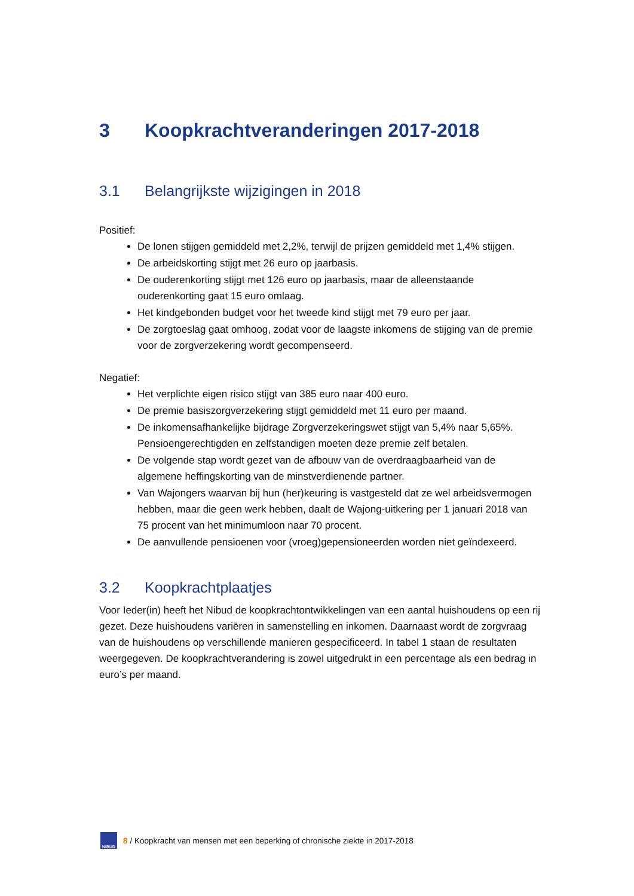3 Koopkrachtveranderingen 2017-2018
3.1 Belangrijkste wijzigingen in 2018
Positief:
De lonen stijgen gemiddeld met 2,2%, terwijl de prijzen gemiddeld met 1,4% stijgen.
De arbeidskorting stijgt met 26 euro op jaarbasis.
De ouderenkorting stijgt met 126 euro op jaarbasis, maar de alleenstaande ouderenkorting gaat 15 euro omlaag.
Het kindgebonden budget voor het tweede kind stijgt met 79 euro per jaar.
De zorgtoeslag gaat omhoog, zodat voor de laagste inkomens de stijging van de premie voor de zorgverzekering wordt gecompenseerd.
Negatief:
Het verplichte eigen risico stijgt van 385 euro naar 400 euro.
De premie basiszorgverzekering stijgt gemiddeld met 11 euro per maand.
De inkomensafhankelijke bijdrage Zorgverzekeringswet stijgt van 5,4% naar 5,65%. Pensioengerechtigden en zelfstandigen moeten deze premie zelf betalen.
De volgende stap wordt gezet van de afbouw van de overdraagbaarheid van de algemene heffingskorting van de minstverdienende partner.
Van Wajongers waarvan bij hun (her)keuring is vastgesteld dat ze wel arbeidsvermogen hebben, maar die geen werk hebben, daalt de Wajong-uitkering per 1 januari 2018 van 75 procent van het minimumloon naar 70 procent.
De aanvullende pensioenen voor (vroeg)gepensioneerden worden niet geïndexeerd.
3.2 Koopkrachtplaatjes
Voor Ieder(in) heeft het Nibud de koopkrachtontwikkelingen van een aantal huishoudens op een rij gezet. Deze huishoudens variëren in samenstelling en inkomen. Daarnaast wordt de zorgvraag van de huishoudens op verschillende manieren gespecificeerd. In tabel 1 staan de resultaten weergegeven. De koopkrachtverandering is zowel uitgedrukt in een percentage als een bedrag in euro’s per maand.
NIBUD
8 / Koopkracht van mensen met een beperking of chronische ziekte in 2017-2018